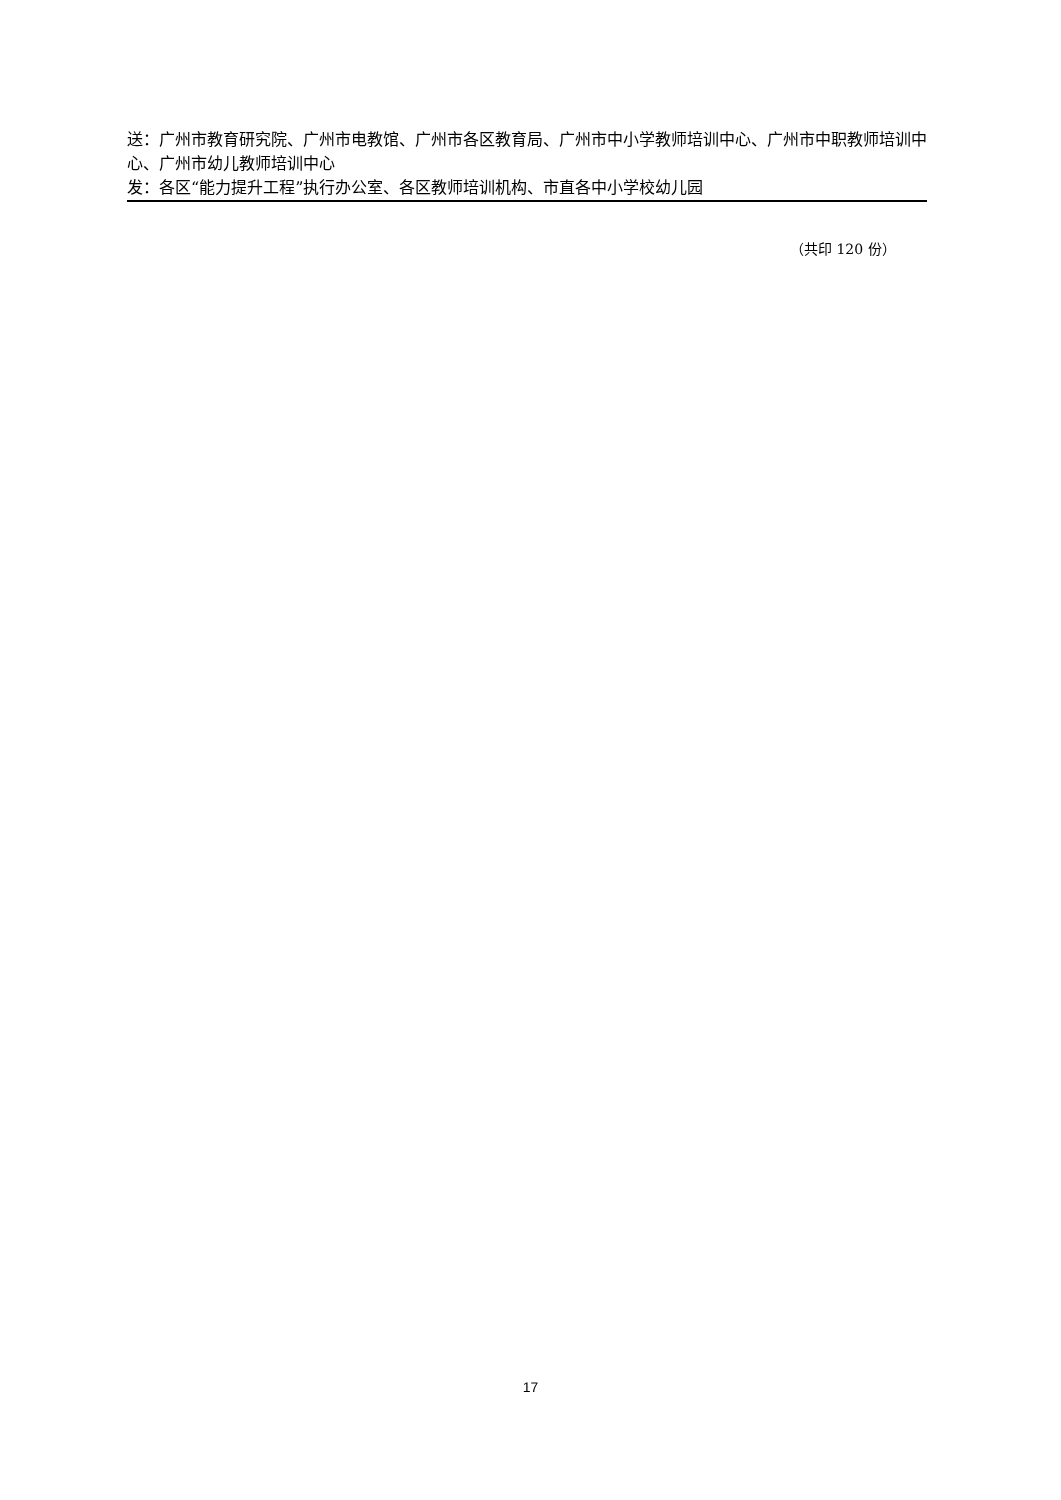送：广州市教育研究院、广州市电教馆、广州市各区教育局、广州市中小学教师培训中心、广州市中职教师培训中心、广州市幼儿教师培训中心
发：各区“能力提升工程”执行办公室、各区教师培训机构、市直各中小学校幼儿园
（共印 120 份）
17